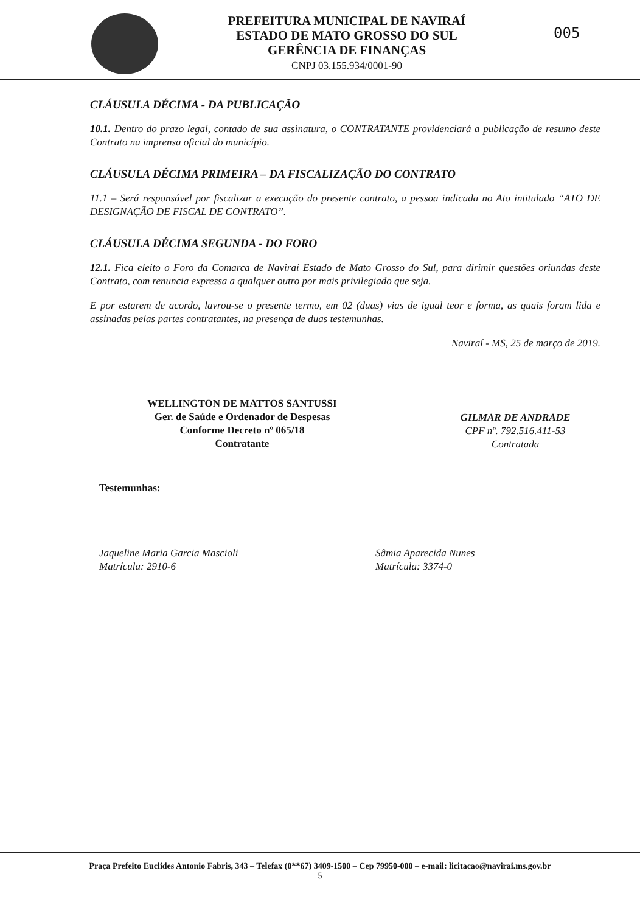PREFEITURA MUNICIPAL DE NAVIRAÍ
ESTADO DE MATO GROSSO DO SUL
GERÊNCIA DE FINANÇAS
CNPJ 03.155.934/0001-90
005
CLÁUSULA DÉCIMA - DA PUBLICAÇÃO
10.1. Dentro do prazo legal, contado de sua assinatura, o CONTRATANTE providenciará a publicação de resumo deste Contrato na imprensa oficial do município.
CLÁUSULA DÉCIMA PRIMEIRA – DA FISCALIZAÇÃO DO CONTRATO
11.1 – Será responsável por fiscalizar a execução do presente contrato, a pessoa indicada no Ato intitulado “ATO DE DESIGNAÇÃO DE FISCAL DE CONTRATO”.
CLÁUSULA DÉCIMA SEGUNDA - DO FORO
12.1. Fica eleito o Foro da Comarca de Naviraí Estado de Mato Grosso do Sul, para dirimir questões oriundas deste Contrato, com renuncia expressa a qualquer outro por mais privilegiado que seja.
E por estarem de acordo, lavrou-se o presente termo, em 02 (duas) vias de igual teor e forma, as quais foram lida e assinadas pelas partes contratantes, na presença de duas testemunhas.
Naviraí - MS, 25 de março de 2019.
WELLINGTON DE MATTOS SANTUSSI
Ger. de Saúde e Ordenador de Despesas
Conforme Decreto nº 065/18
Contratante
GILMAR DE ANDRADE
CPF nº. 792.516.411-53
Contratada
Testemunhas:
Jaqueline Maria Garcia Mascioli
Matrícula: 2910-6
Sâmia Aparecida Nunes
Matrícula: 3374-0
Praça Prefeito Euclides Antonio Fabris, 343 – Telefax (0**67) 3409-1500 – Cep 79950-000 – e-mail: licitacao@navirai.ms.gov.br
5